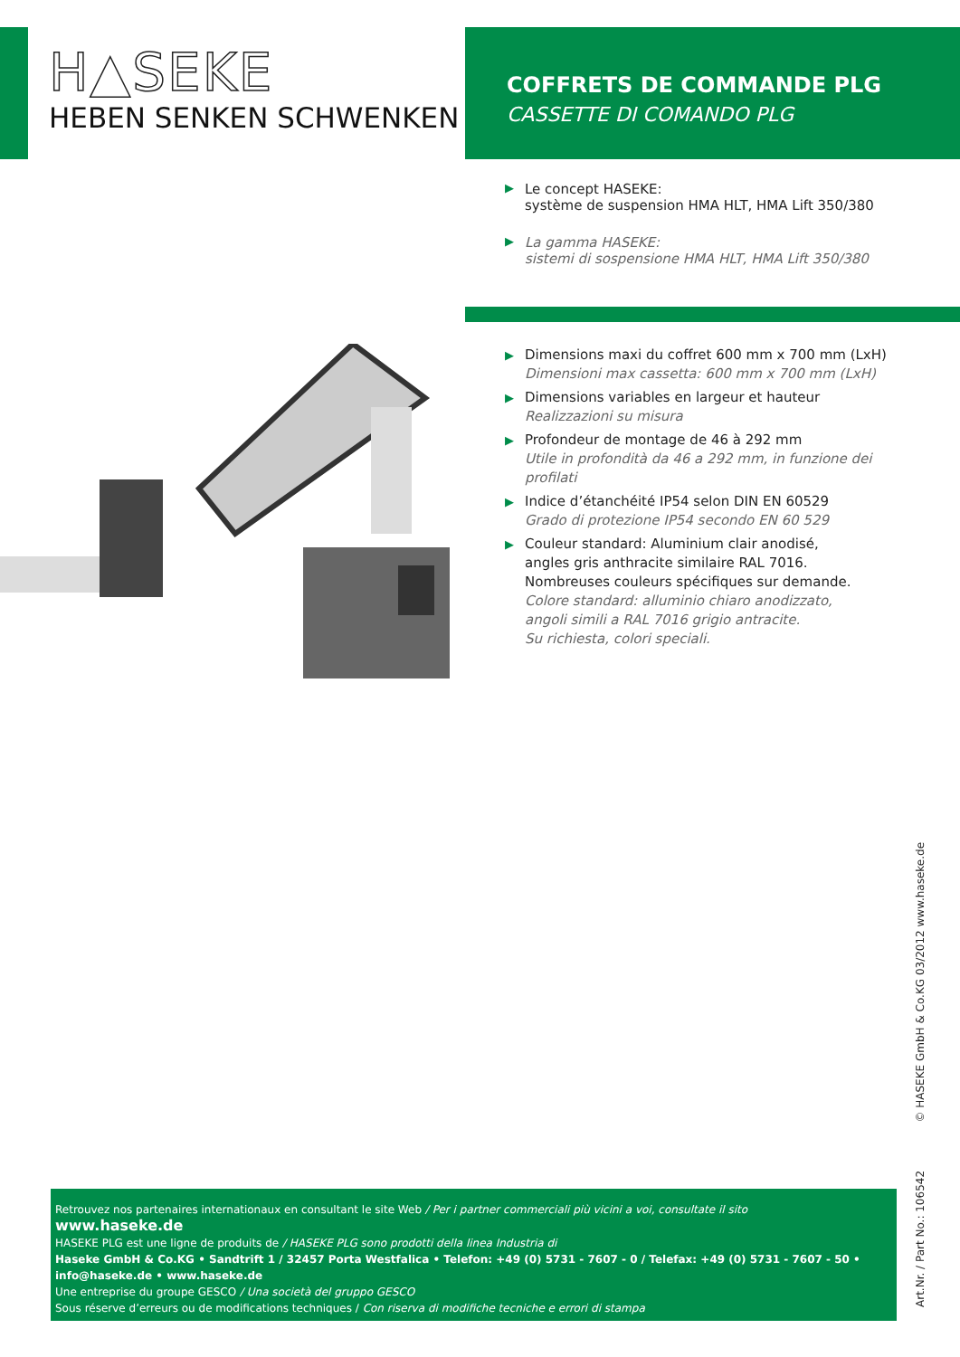H▲SEKE
HEBEN SENKEN SCHWENKEN
COFFRETS DE COMMANDE PLG
CASSETTE DI COMANDO PLG
▶
Le concept HASEKE:
système de suspension HMA HLT, HMA Lift 350/380
▶
La gamma HASEKE:
sistemi di sospensione HMA HLT, HMA Lift 350/380
▶
Dimensions maxi du coffret 600 mm x 700 mm (LxH)
Dimensioni max cassetta: 600 mm x 700 mm (LxH)
▶
Dimensions variables en largeur et hauteur
Realizzazioni su misura
▶
Profondeur de montage de 46 à 292 mm
Utile in profondità da 46 a 292 mm, in funzione dei profilati
▶
Indice d’étanchéité IP54 selon DIN EN 60529
Grado di protezione IP54 secondo EN 60 529
▶
Couleur standard: Aluminium clair anodisé,
angles gris anthracite similaire RAL 7016.
Nombreuses couleurs spécifiques sur demande.
Colore standard: alluminio chiaro anodizzato,
angoli simili a RAL 7016 grigio antracite.
Su richiesta, colori speciali.
Art.Nr. / Part No.: 106542 © HASEKE GmbH & Co.KG 03/2012 www.haseke.de
Retrouvez nos partenaires internationaux en consultant le site Web / Per i partner commerciali più vicini a voi, consultate il sito
www.haseke.de
HASEKE PLG est une ligne de produits de / HASEKE PLG sono prodotti della linea Industria di
Haseke GmbH & Co.KG • Sandtrift 1 / 32457 Porta Westfalica • Telefon: +49 (0) 5731 - 7607 - 0 / Telefax: +49 (0) 5731 - 7607 - 50 • info@haseke.de • www.haseke.de
Une entreprise du groupe GESCO / Una società del gruppo GESCO
Sous réserve d’erreurs ou de modifications techniques / Con riserva di modifiche tecniche e errori di stampa